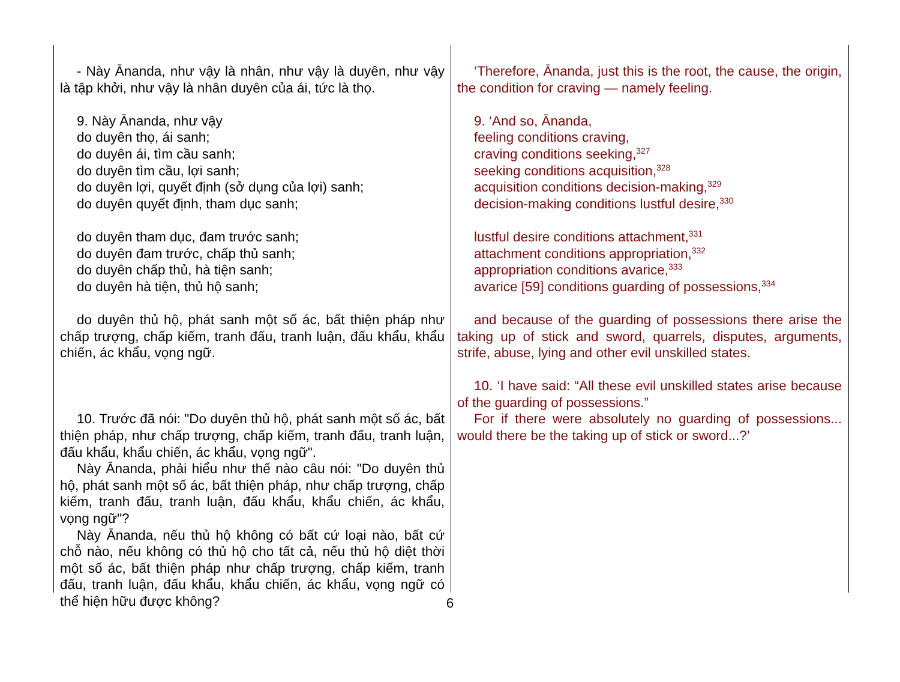- Này Ānanda, như vậy là nhân, như vậy là duyên, như vậy là tập khởi, như vậy là nhân duyên của ái, tức là thọ.
9. Này Ānanda, như vậy
do duyên thọ, ái sanh;
do duyên ái, tìm cầu sanh;
do duyên tìm cầu, lợi sanh;
do duyên lợi, quyết định (sở dụng của lợi) sanh;
do duyên quyết định, tham dục sanh;
do duyên tham dục, đam trước sanh;
do duyên đam trước, chấp thủ sanh;
do duyên chấp thủ, hà tiện sanh;
do duyên hà tiện, thủ hộ sanh;
do duyên thủ hộ, phát sanh một số ác, bất thiện pháp như chấp trượng, chấp kiếm, tranh đấu, tranh luận, đấu khẩu, khẩu chiến, ác khẩu, vọng ngữ.
10. Trước đã nói: "Do duyên thủ hộ, phát sanh một số ác, bất thiện pháp, như chấp trượng, chấp kiếm, tranh đấu, tranh luận, đấu khẩu, khẩu chiến, ác khẩu, vọng ngữ".
Này Ānanda, phải hiểu như thế nào câu nói: "Do duyên thủ hộ, phát sanh một số ác, bất thiện pháp, như chấp trượng, chấp kiếm, tranh đấu, tranh luận, đấu khẩu, khẩu chiến, ác khẩu, vọng ngữ"?
Này Ānanda, nếu thủ hộ không có bất cứ loại nào, bất cứ chỗ nào, nếu không có thủ hộ cho tất cả, nếu thủ hộ diệt thời một số ác, bất thiện pháp như chấp trượng, chấp kiếm, tranh đấu, tranh luận, đấu khẩu, khẩu chiến, ác khẩu, vọng ngữ có thể hiện hữu được không?
‘Therefore, Ānanda, just this is the root, the cause, the origin, the condition for craving — namely feeling.
9. ‘And so, Ānanda,
feeling conditions craving,
craving conditions seeking,<sup>327</sup>
seeking conditions acquisition,<sup>328</sup>
acquisition conditions decision-making,<sup>329</sup>
decision-making conditions lustful desire,<sup>330</sup>
lustful desire conditions attachment,<sup>331</sup>
attachment conditions appropriation,<sup>332</sup>
appropriation conditions avarice,<sup>333</sup>
avarice [59] conditions guarding of possessions,<sup>334</sup>
and because of the guarding of possessions there arise the taking up of stick and sword, quarrels, disputes, arguments, strife, abuse, lying and other evil unskilled states.
10. ‘I have said: “All these evil unskilled states arise because of the guarding of possessions.”
For if there were absolutely no guarding of possessions... would there be the taking up of stick or sword...?’
6